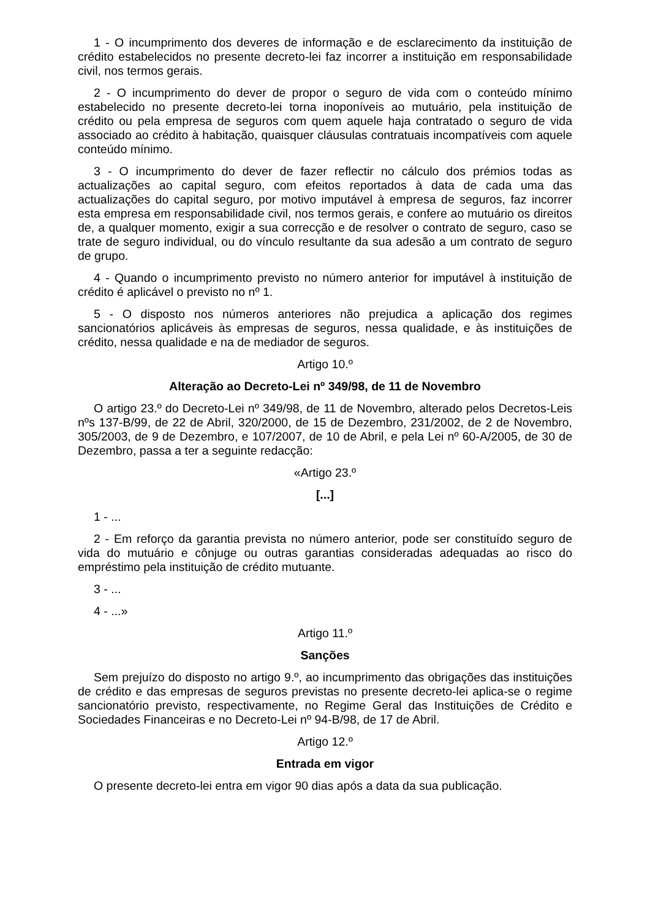1 - O incumprimento dos deveres de informação e de esclarecimento da instituição de crédito estabelecidos no presente decreto-lei faz incorrer a instituição em responsabilidade civil, nos termos gerais.
2 - O incumprimento do dever de propor o seguro de vida com o conteúdo mínimo estabelecido no presente decreto-lei torna inoponíveis ao mutuário, pela instituição de crédito ou pela empresa de seguros com quem aquele haja contratado o seguro de vida associado ao crédito à habitação, quaisquer cláusulas contratuais incompatíveis com aquele conteúdo mínimo.
3 - O incumprimento do dever de fazer reflectir no cálculo dos prémios todas as actualizações ao capital seguro, com efeitos reportados à data de cada uma das actualizações do capital seguro, por motivo imputável à empresa de seguros, faz incorrer esta empresa em responsabilidade civil, nos termos gerais, e confere ao mutuário os direitos de, a qualquer momento, exigir a sua correcção e de resolver o contrato de seguro, caso se trate de seguro individual, ou do vínculo resultante da sua adesão a um contrato de seguro de grupo.
4 - Quando o incumprimento previsto no número anterior for imputável à instituição de crédito é aplicável o previsto no nº 1.
5 - O disposto nos números anteriores não prejudica a aplicação dos regimes sancionatórios aplicáveis às empresas de seguros, nessa qualidade, e às instituições de crédito, nessa qualidade e na de mediador de seguros.
Artigo 10.º
Alteração ao Decreto-Lei nº 349/98, de 11 de Novembro
O artigo 23.º do Decreto-Lei nº 349/98, de 11 de Novembro, alterado pelos Decretos-Leis nºs 137-B/99, de 22 de Abril, 320/2000, de 15 de Dezembro, 231/2002, de 2 de Novembro, 305/2003, de 9 de Dezembro, e 107/2007, de 10 de Abril, e pela Lei nº 60-A/2005, de 30 de Dezembro, passa a ter a seguinte redacção:
«Artigo 23.º
[...]
1 - ...
2 - Em reforço da garantia prevista no número anterior, pode ser constituído seguro de vida do mutuário e cônjuge ou outras garantias consideradas adequadas ao risco do empréstimo pela instituição de crédito mutuante.
3 - ...
4 - ...»
Artigo 11.º
Sanções
Sem prejuízo do disposto no artigo 9.º, ao incumprimento das obrigações das instituições de crédito e das empresas de seguros previstas no presente decreto-lei aplica-se o regime sancionatório previsto, respectivamente, no Regime Geral das Instituições de Crédito e Sociedades Financeiras e no Decreto-Lei nº 94-B/98, de 17 de Abril.
Artigo 12.º
Entrada em vigor
O presente decreto-lei entra em vigor 90 dias após a data da sua publicação.